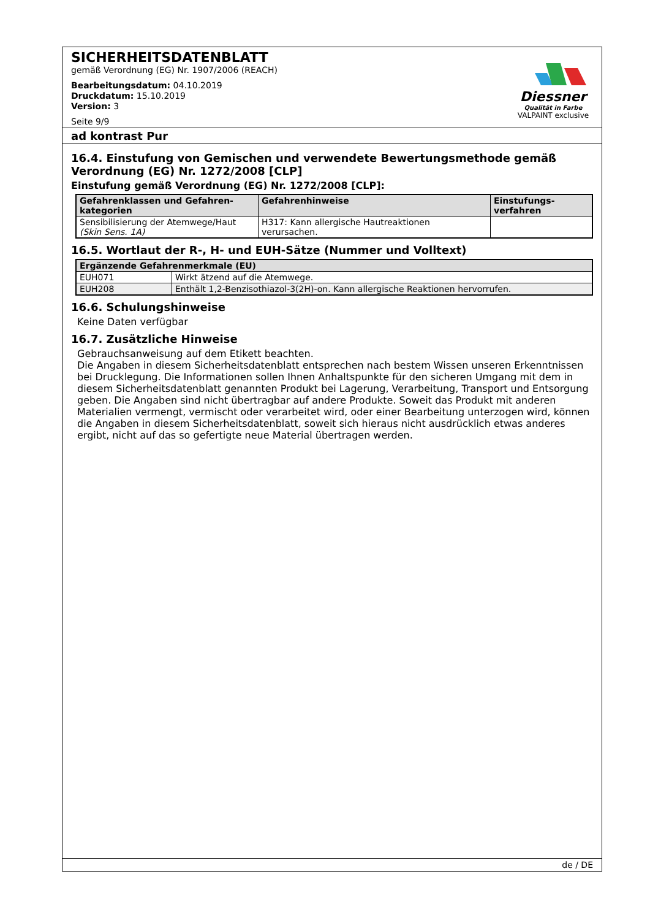SICHERHEITSDATENBLATT
gemäß Verordnung (EG) Nr. 1907/2006 (REACH)
Bearbeitungsdatum: 04.10.2019
Druckdatum: 15.10.2019
Version: 3
Seite 9/9
Diessner
Qualität in Farbe
VALPAINT exclusive
ad kontrast Pur
16.4. Einstufung von Gemischen und verwendete Bewertungsmethode gemäß Verordnung (EG) Nr. 1272/2008 [CLP]
Einstufung gemäß Verordnung (EG) Nr. 1272/2008 [CLP]:
| Gefahrenklassen und Gefahren-kategorien | Gefahrenhinweise | Einstufungs-verfahren |
| --- | --- | --- |
| Sensibilisierung der Atemwege/Haut (Skin Sens. 1A) | H317: Kann allergische Hautreaktionen verursachen. | |
16.5. Wortlaut der R-, H- und EUH-Sätze (Nummer und Volltext)
| Ergänzende Gefahrenmerkmale (EU) | |
| --- | --- |
| EUH071 | Wirkt ätzend auf die Atemwege. |
| EUH208 | Enthält 1,2-Benzisothiazol-3(2H)-on. Kann allergische Reaktionen hervorrufen. |
16.6. Schulungshinweise
Keine Daten verfügbar
16.7. Zusätzliche Hinweise
Gebrauchsanweisung auf dem Etikett beachten.
Die Angaben in diesem Sicherheitsdatenblatt entsprechen nach bestem Wissen unseren Erkenntnissen bei Drucklegung. Die Informationen sollen Ihnen Anhaltspunkte für den sicheren Umgang mit dem in diesem Sicherheitsdatenblatt genannten Produkt bei Lagerung, Verarbeitung, Transport und Entsorgung geben. Die Angaben sind nicht übertragbar auf andere Produkte. Soweit das Produkt mit anderen Materialien vermengt, vermischt oder verarbeitet wird, oder einer Bearbeitung unterzogen wird, können die Angaben in diesem Sicherheitsdatenblatt, soweit sich hieraus nicht ausdrücklich etwas anderes ergibt, nicht auf das so gefertigte neue Material übertragen werden.
de / DE